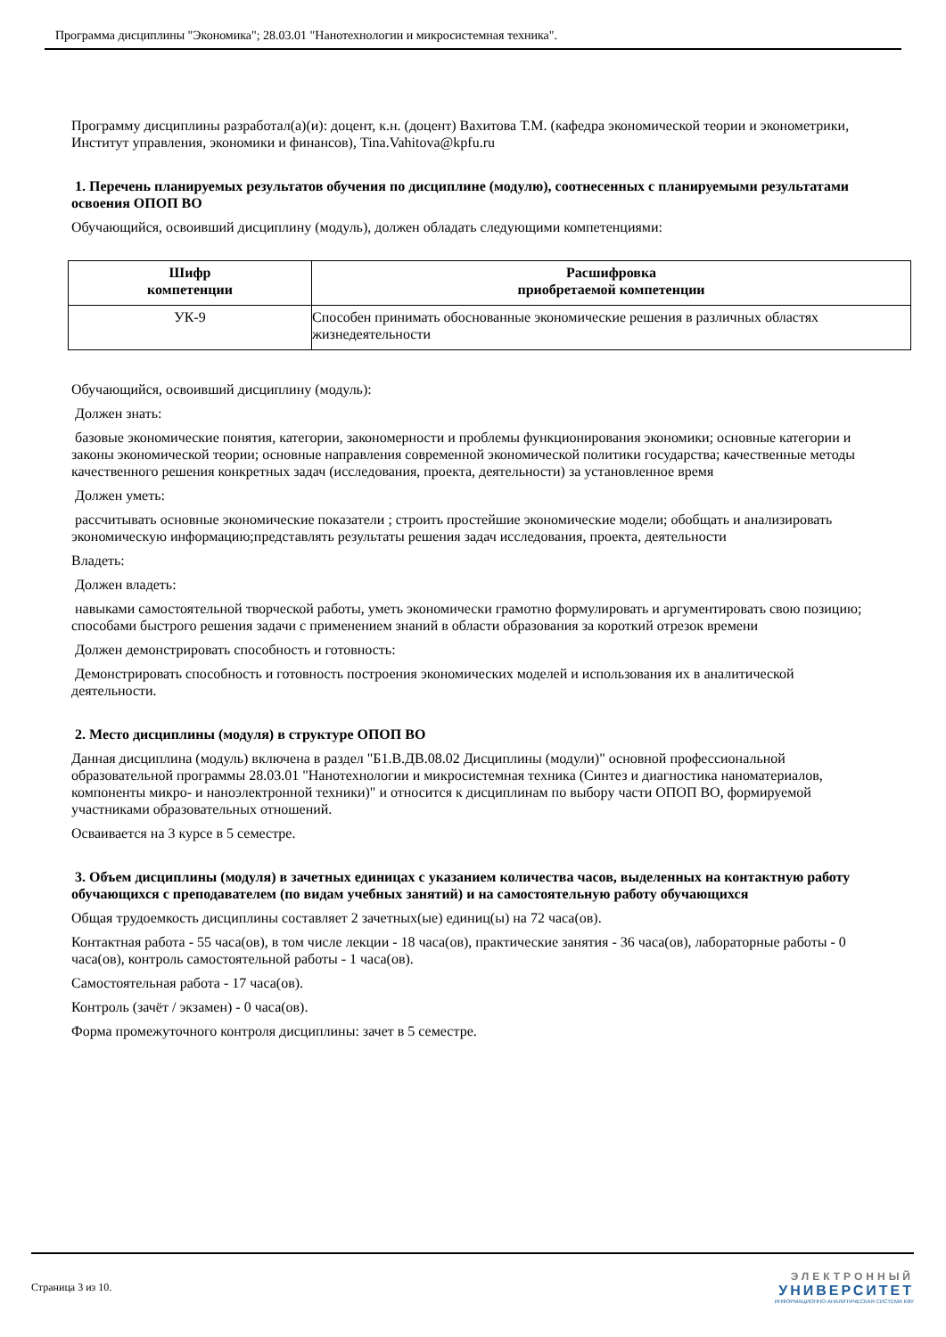Программа дисциплины "Экономика"; 28.03.01 "Нанотехнологии и микросистемная техника".
Программу дисциплины разработал(а)(и): доцент, к.н. (доцент) Вахитова Т.М. (кафедра экономической теории и эконометрики, Институт управления, экономики и финансов), Tina.Vahitova@kpfu.ru
1. Перечень планируемых результатов обучения по дисциплине (модулю), соотнесенных с планируемыми результатами освоения ОПОП ВО
Обучающийся, освоивший дисциплину (модуль), должен обладать следующими компетенциями:
| Шифр компетенции | Расшифровка приобретаемой компетенции |
| --- | --- |
| УК-9 | Способен принимать обоснованные экономические решения в различных областях жизнедеятельности |
Обучающийся, освоивший дисциплину (модуль):
Должен знать:
базовые экономические понятия, категории, закономерности и проблемы функционирования экономики; основные категории и законы экономической теории; основные направления современной экономической политики государства; качественные методы качественного решения конкретных задач (исследования, проекта, деятельности) за установленное время
Должен уметь:
рассчитывать основные экономические показатели ; строить простейшие экономические модели; обобщать и анализировать экономическую информацию;представлять результаты решения задач исследования, проекта, деятельности
Владеть:
Должен владеть:
навыками самостоятельной творческой работы, уметь экономически грамотно формулировать и аргументировать свою позицию; способами быстрого решения задачи с применением знаний в области образования за короткий отрезок времени
Должен демонстрировать способность и готовность:
Демонстрировать способность и готовность построения экономических моделей и использования их в аналитической деятельности.
2. Место дисциплины (модуля) в структуре ОПОП ВО
Данная дисциплина (модуль) включена в раздел "Б1.В.ДВ.08.02 Дисциплины (модули)" основной профессиональной образовательной программы 28.03.01 "Нанотехнологии и микросистемная техника (Синтез и диагностика наноматериалов, компоненты микро- и наноэлектронной техники)" и относится к дисциплинам по выбору части ОПОП ВО, формируемой участниками образовательных отношений.
Осваивается на 3 курсе в 5 семестре.
3. Объем дисциплины (модуля) в зачетных единицах с указанием количества часов, выделенных на контактную работу обучающихся с преподавателем (по видам учебных занятий) и на самостоятельную работу обучающихся
Общая трудоемкость дисциплины составляет 2 зачетных(ые) единиц(ы) на 72 часа(ов).
Контактная работа - 55 часа(ов), в том числе лекции - 18 часа(ов), практические занятия - 36 часа(ов), лабораторные работы - 0 часа(ов), контроль самостоятельной работы - 1 часа(ов).
Самостоятельная работа - 17 часа(ов).
Контроль (зачёт / экзамен) - 0 часа(ов).
Форма промежуточного контроля дисциплины: зачет в 5 семестре.
Страница 3 из 10.
ЭЛЕКТРОННЫЙ
УНИВЕРСИТЕТ
ИНФОРМАЦИОННО-АНАЛИТИЧЕСКАЯ СИСТЕМА КФУ